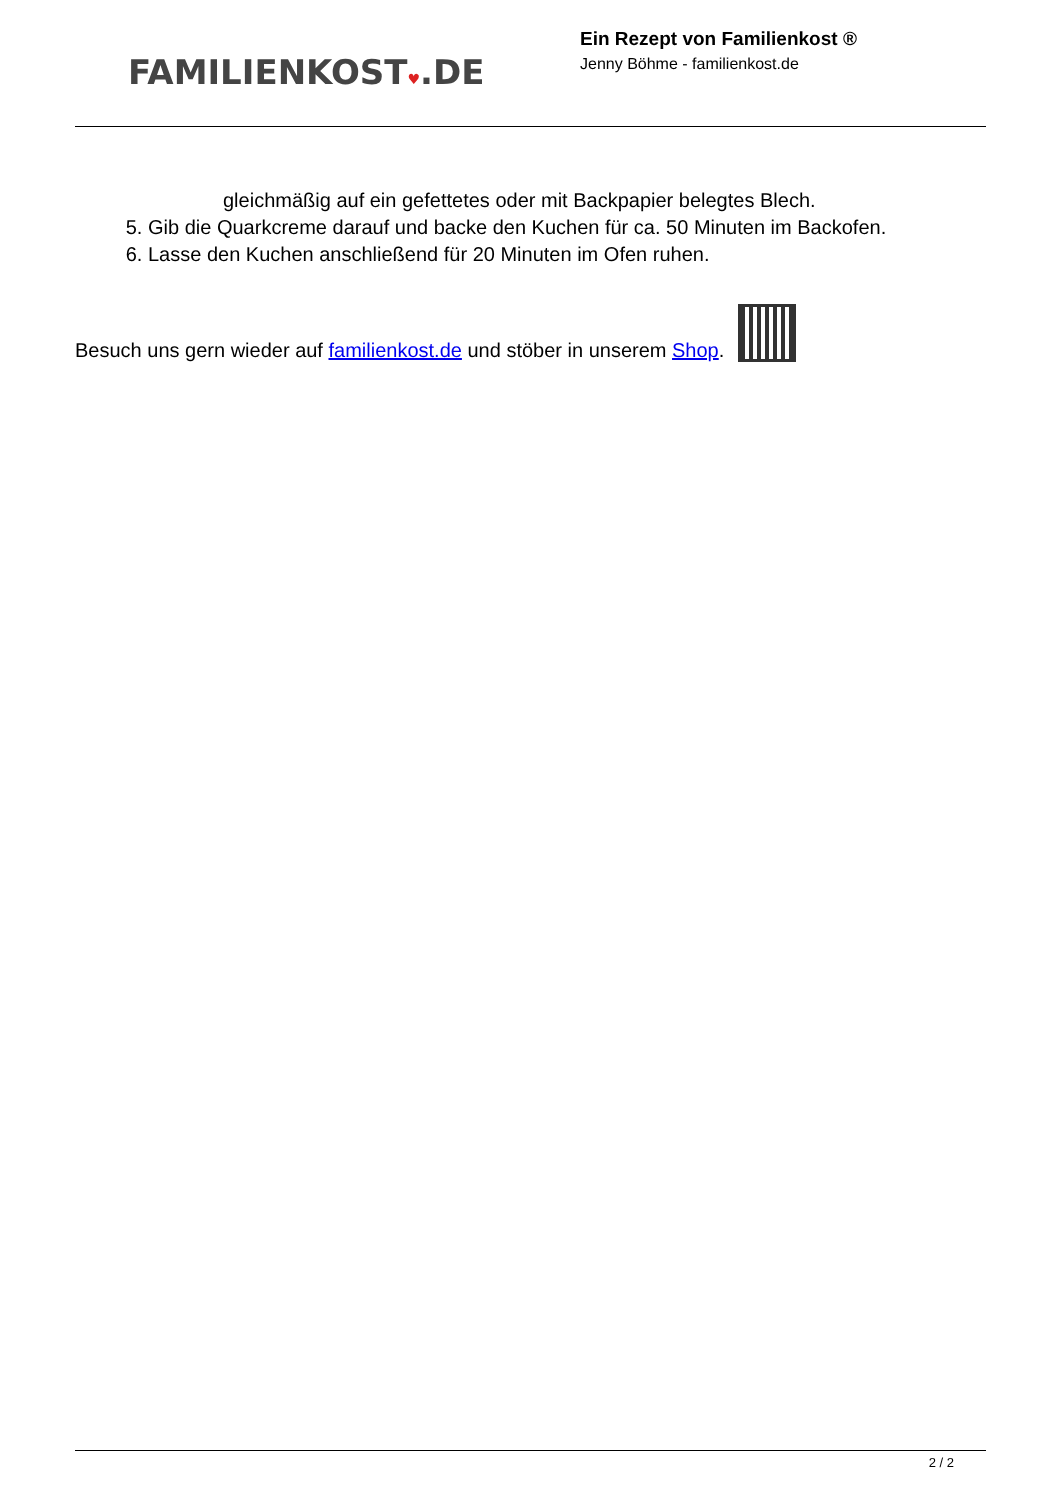FAMILIENKOST♥.DE
Ein Rezept von Familienkost ®
Jenny Böhme - familienkost.de
gleichmäßig auf ein gefettetes oder mit Backpapier belegtes Blech.
5. Gib die Quarkcreme darauf und backe den Kuchen für ca. 50 Minuten im Backofen.
6. Lasse den Kuchen anschließend für 20 Minuten im Ofen ruhen.
Besuch uns gern wieder auf familienkost.de und stöber in unserem Shop.
2 / 2